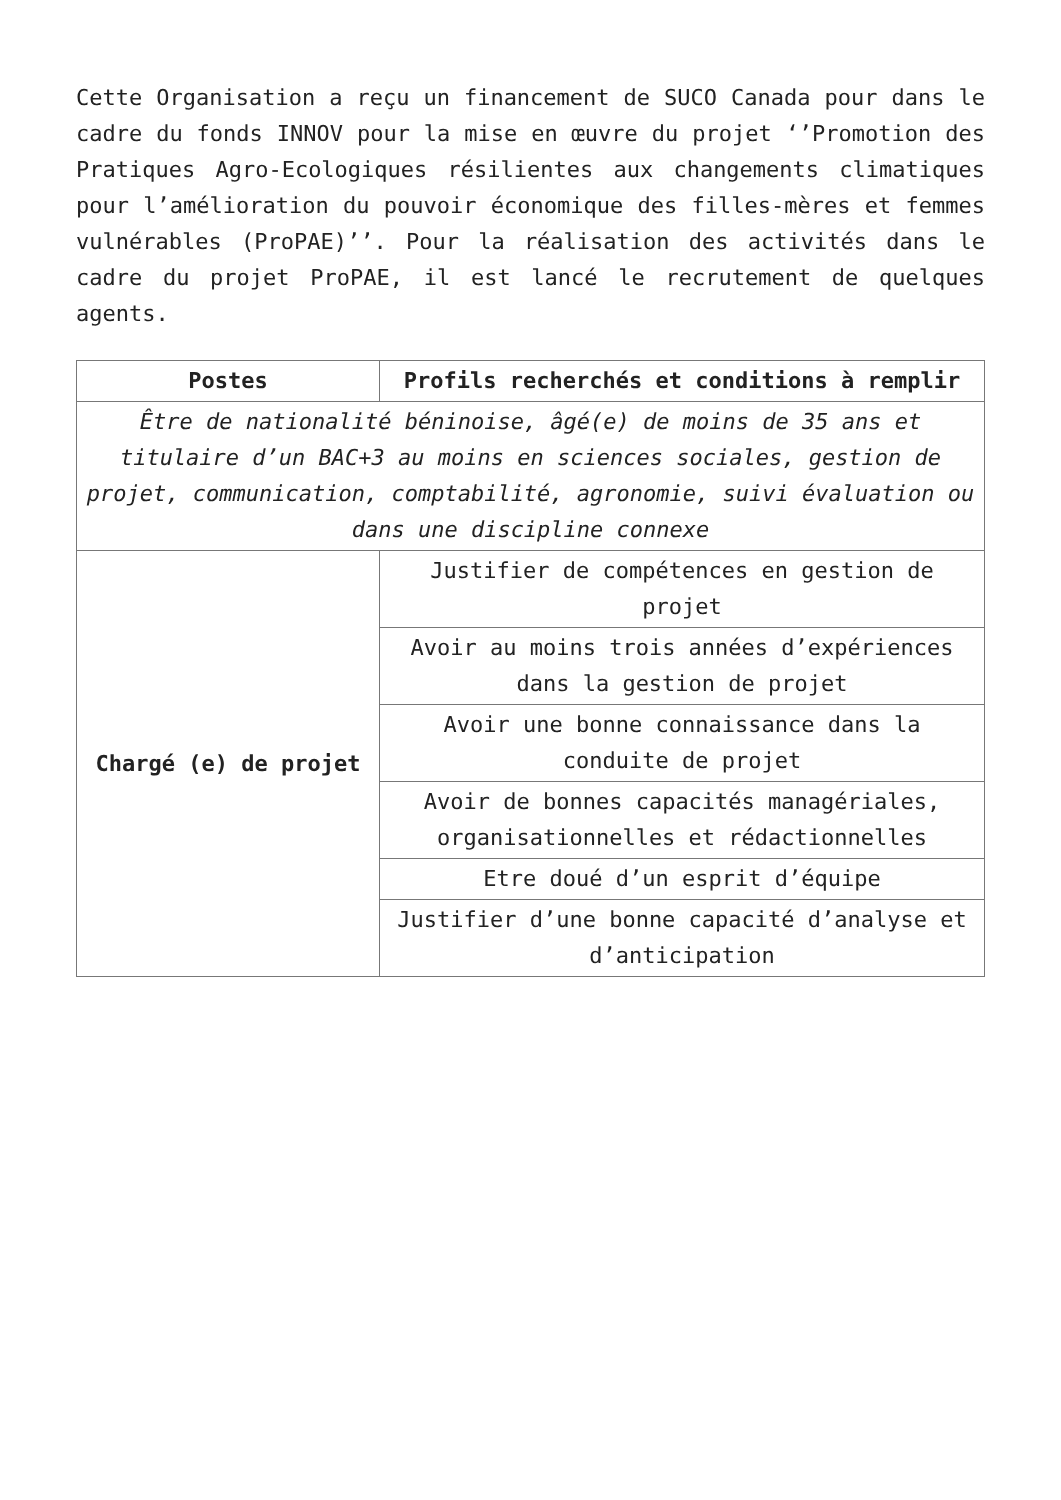Cette Organisation a reçu un financement de SUCO Canada pour dans le cadre du fonds INNOV pour la mise en œuvre du projet ‘’Promotion des Pratiques Agro-Ecologiques résilientes aux changements climatiques pour l’amélioration du pouvoir économique des filles-mères et femmes vulnérables (ProPAE)’’. Pour la réalisation des activités dans le cadre du projet ProPAE, il est lancé le recrutement de quelques agents.
| Postes | Profils recherchés et conditions à remplir |
| --- | --- |
| Être de nationalité béninoise, âgé(e) de moins de 35 ans et titulaire d’un BAC+3 au moins en sciences sociales, gestion de projet, communication, comptabilité, agronomie, suivi évaluation ou dans une discipline connexe | |
| Chargé (e) de projet | Justifier de compétences en gestion de projet |
| | Avoir au moins trois années d’expériences dans la gestion de projet |
| | Avoir une bonne connaissance dans la conduite de projet |
| | Avoir de bonnes capacités managériales, organisationnelles et rédactionnelles |
| | Etre doué d’un esprit d’équipe |
| | Justifier d’une bonne capacité d’analyse et d’anticipation |